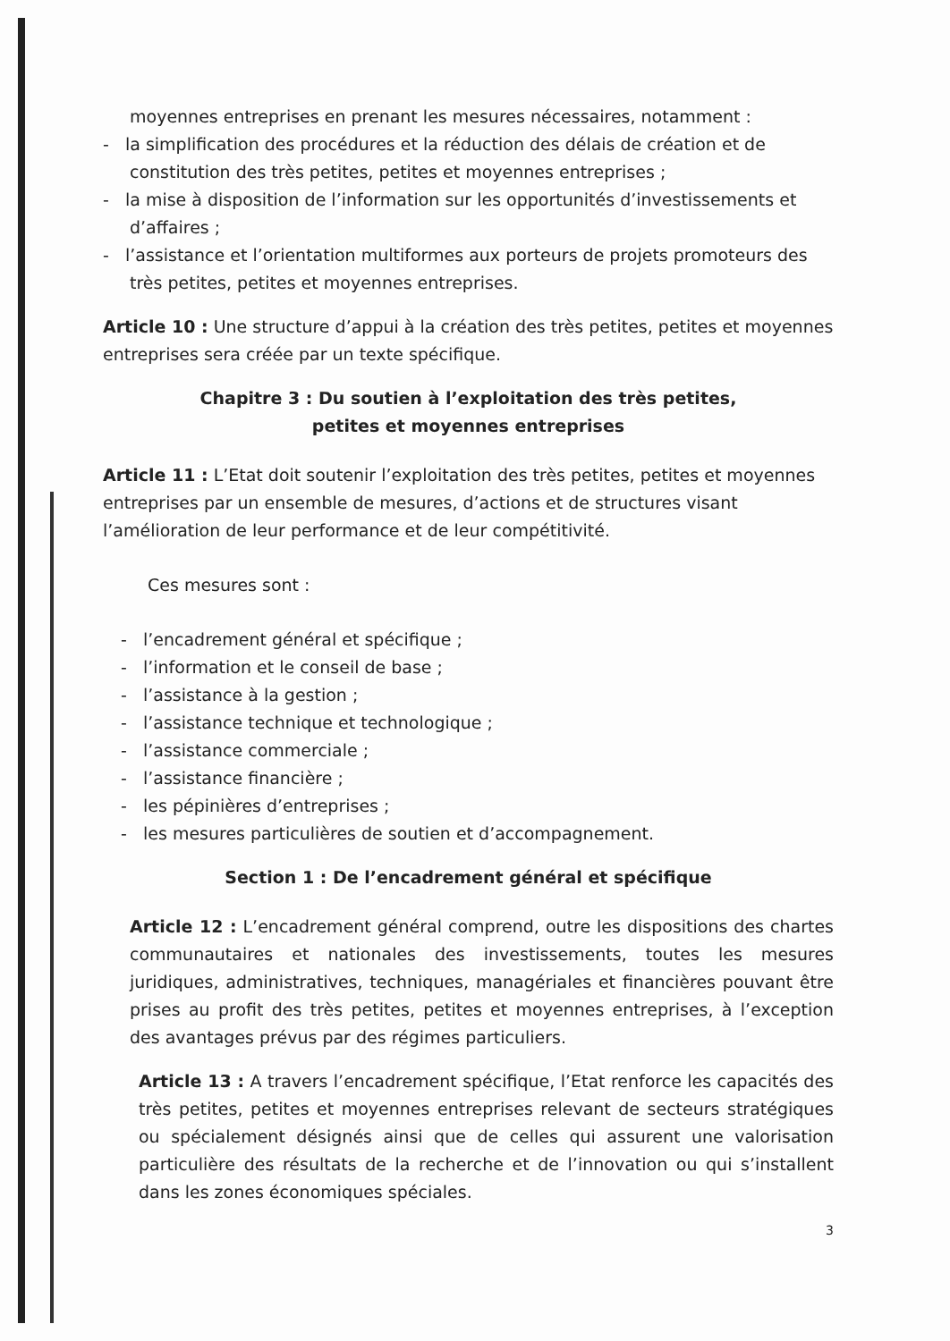moyennes entreprises en prenant les mesures nécessaires, notamment :
- la simplification des procédures et la réduction des délais de création et de constitution des très petites, petites et moyennes entreprises ;
- la mise à disposition de l’information sur les opportunités d’investissements et d’affaires ;
- l’assistance et l’orientation multiformes aux porteurs de projets promoteurs des très petites, petites et moyennes entreprises.
Article 10 : Une structure d’appui à la création des très petites, petites et moyennes entreprises sera créée par un texte spécifique.
Chapitre 3 : Du soutien à l’exploitation des très petites,
petites et moyennes entreprises
Article 11 : L’Etat doit soutenir l’exploitation des très petites, petites et moyennes entreprises par un ensemble de mesures, d’actions et de structures visant l’amélioration de leur performance et de leur compétitivité.
Ces mesures sont :
- l’encadrement général et spécifique ;
- l’information et le conseil de base ;
- l’assistance à la gestion ;
- l’assistance technique et technologique ;
- l’assistance commerciale ;
- l’assistance financière ;
- les pépinières d’entreprises ;
- les mesures particulières de soutien et d’accompagnement.
Section 1 : De l’encadrement général et spécifique
Article 12 : L’encadrement général comprend, outre les dispositions des chartes communautaires et nationales des investissements, toutes les mesures juridiques, administratives, techniques, managériales et financières pouvant être prises au profit des très petites, petites et moyennes entreprises, à l’exception des avantages prévus par des régimes particuliers.
Article 13 : A travers l’encadrement spécifique, l’Etat renforce les capacités des très petites, petites et moyennes entreprises relevant de secteurs stratégiques ou spécialement désignés ainsi que de celles qui assurent une valorisation particulière des résultats de la recherche et de l’innovation ou qui s’installent dans les zones économiques spéciales.
3